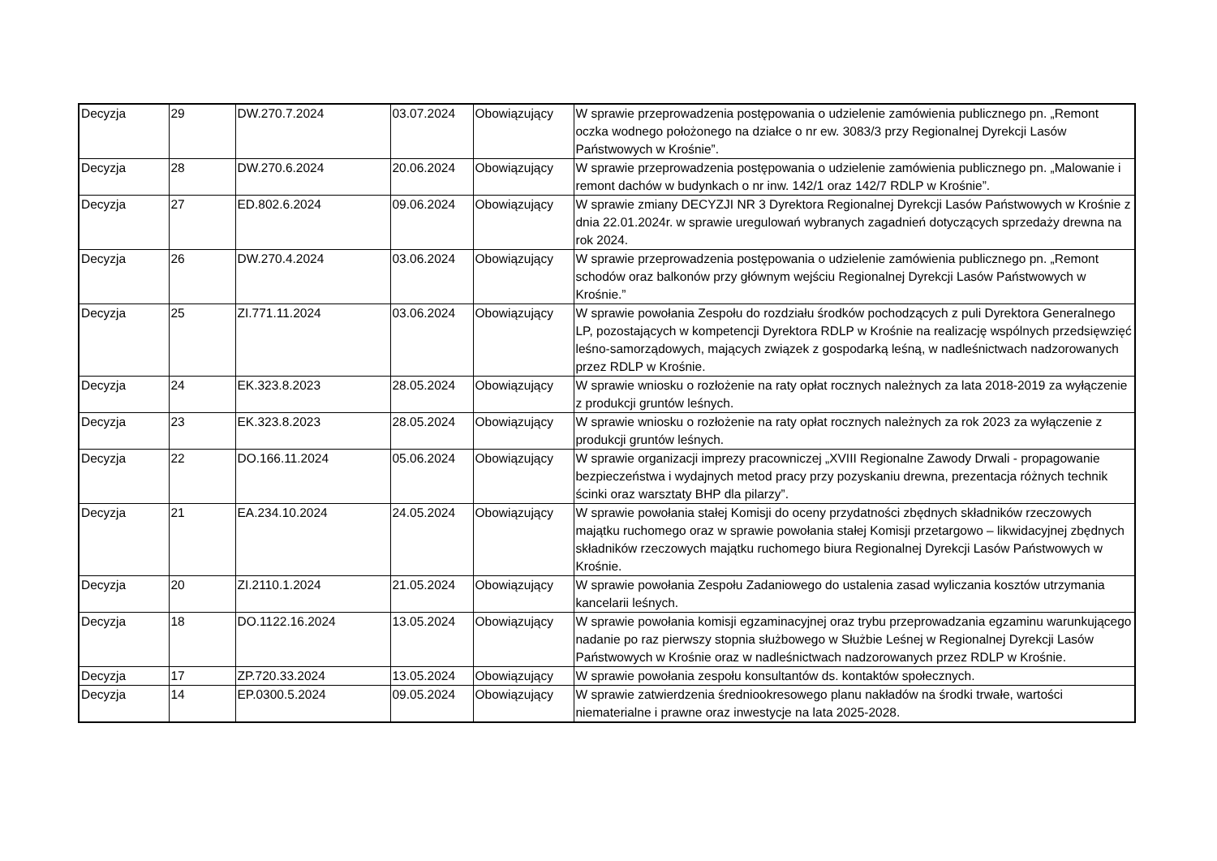| Decyzja | 29 | DW.270.7.2024 | 03.07.2024 | Obowiązujący | W sprawie przeprowadzenia postępowania o udzielenie zamówienia publicznego pn. „Remont oczka wodnego położonego na działce o nr ew. 3083/3 przy Regionalnej Dyrekcji Lasów Państwowych w Krośnie”. |
| Decyzja | 28 | DW.270.6.2024 | 20.06.2024 | Obowiązujący | W sprawie przeprowadzenia postępowania o udzielenie zamówienia publicznego pn. „Malowanie i remont dachów w budynkach o nr inw. 142/1 oraz 142/7 RDLP w Krośnie”. |
| Decyzja | 27 | ED.802.6.2024 | 09.06.2024 | Obowiązujący | W sprawie zmiany DECYZJI NR 3 Dyrektora Regionalnej Dyrekcji Lasów Państwowych w Krośnie z dnia 22.01.2024r. w sprawie uregulowań wybranych zagadnień dotyczących sprzedaży drewna na rok 2024. |
| Decyzja | 26 | DW.270.4.2024 | 03.06.2024 | Obowiązujący | W sprawie przeprowadzenia postępowania o udzielenie zamówienia publicznego pn. „Remont schodów oraz balkonów przy głównym wejściu Regionalnej Dyrekcji Lasów Państwowych w Krośnie.” |
| Decyzja | 25 | ZI.771.11.2024 | 03.06.2024 | Obowiązujący | W sprawie powołania Zespołu do rozdziału środków pochodzących z puli Dyrektora Generalnego LP, pozostających w kompetencji Dyrektora RDLP w Krośnie na realizację wspólnych przedsięwzięć leśno-samorządowych, mających związek z gospodarką leśną, w nadleśnictwach nadzorowanych przez RDLP w Krośnie. |
| Decyzja | 24 | EK.323.8.2023 | 28.05.2024 | Obowiązujący | W sprawie wniosku o rozłożenie na raty opłat rocznych należnych za lata 2018-2019 za wyłączenie z produkcji gruntów leśnych. |
| Decyzja | 23 | EK.323.8.2023 | 28.05.2024 | Obowiązujący | W sprawie wniosku o rozłożenie na raty opłat rocznych należnych za rok 2023 za wyłączenie z produkcji gruntów leśnych. |
| Decyzja | 22 | DO.166.11.2024 | 05.06.2024 | Obowiązujący | W sprawie organizacji imprezy pracowniczej „XVIII Regionalne Zawody Drwali - propagowanie bezpieczeństwa i wydajnych metod pracy przy pozyskaniu drewna, prezentacja różnych technik ścinki oraz warsztaty BHP dla pilarzy”. |
| Decyzja | 21 | EA.234.10.2024 | 24.05.2024 | Obowiązujący | W sprawie powołania stałej Komisji do oceny przydatności zbędnych składników rzeczowych majątku ruchomego oraz w sprawie powołania stałej Komisji przetargowo – likwidacyjnej zbędnych składników rzeczowych majątku ruchomego biura Regionalnej Dyrekcji Lasów Państwowych w Krośnie. |
| Decyzja | 20 | ZI.2110.1.2024 | 21.05.2024 | Obowiązujący | W sprawie powołania Zespołu Zadaniowego do ustalenia zasad wyliczania kosztów utrzymania kancelarii leśnych. |
| Decyzja | 18 | DO.1122.16.2024 | 13.05.2024 | Obowiązujący | W sprawie powołania komisji egzaminacyjnej oraz trybu przeprowadzania egzaminu warunkującego nadanie po raz pierwszy stopnia służbowego w Służbie Leśnej w Regionalnej Dyrekcji Lasów Państwowych w Krośnie oraz w nadleśnictwach nadzorowanych przez RDLP w Krośnie. |
| Decyzja | 17 | ZP.720.33.2024 | 13.05.2024 | Obowiązujący | W sprawie powołania zespołu konsultantów ds. kontaktów społecznych. |
| Decyzja | 14 | EP.0300.5.2024 | 09.05.2024 | Obowiązujący | W sprawie zatwierdzenia średniookresowego planu nakładów na środki trwałe, wartości niematerialne i prawne oraz inwestycje na lata 2025-2028. |